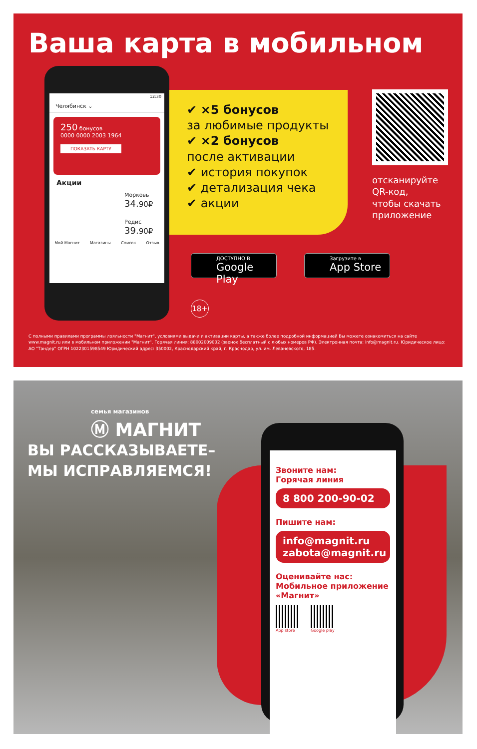Ваша карта в мобильном
12:30
Челябинск ⌄
250 бонусов
0000 0000 2003 1964
ПОКАЗАТЬ КАРТУ
Акции
Морковь
34.90₽
Редис
39.90₽
Мой Магнит Магазины Список Отзыв
✔ ×5 бонусов
за любимые продукты
✔ ×2 бонусов
после активации
✔ история покупок
✔ детализация чека
✔ акции
отсканируйте
QR-код,
чтобы скачать
приложение
ДОСТУПНО В
Google Play
Загрузите в
App Store
18+
С полными правилами программы лояльности "Магнит", условиями выдачи и активации карты, а также более подробной информацией Вы можете ознакомиться на сайте www.magnit.ru или в мобильном приложении "Магнит". Горячая линия: 88002009002 (звонок бесплатный с любых номеров РФ). Электронная почта: info@magnit.ru. Юридическое лицо: АО "Тандер" ОГРН 1022301598549 Юридический адрес: 350002, Краснодарский край, г. Краснодар, ул. им. Леваневского, 185.
семья магазинов
Ⓜ МАГНИТ
ВЫ РАССКАЗЫВАЕТЕ–
МЫ ИСПРАВЛЯЕМСЯ!
Звоните нам:
Горячая линия
8 800 200-90-02
Пишите нам:
info@magnit.ru
zabota@magnit.ru
Оценивайте нас:
Мобильное приложение
«Магнит»
App store Google play